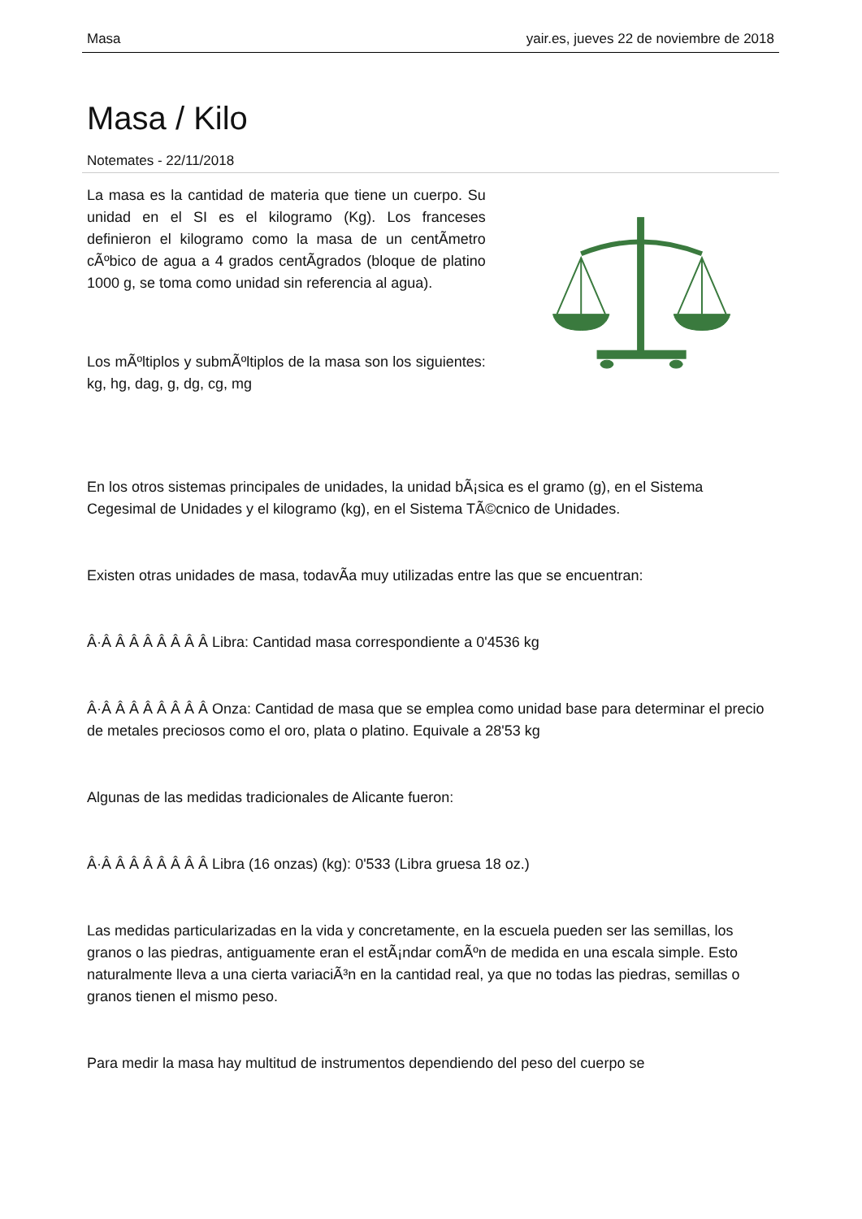Masa yair.es, jueves 22 de noviembre de 2018
Masa / Kilo
Notemates - 22/11/2018
La masa es la cantidad de materia que tiene un cuerpo. Su unidad en el SI es el kilogramo (Kg). Los franceses definieron el kilogramo como la masa de un centÃ­metro cÃºbico de agua a 4 grados centÃ­grados (bloque de platino 1000 g, se toma como unidad sin referencia al agua).
Los mÃºltiplos y submÃºltiplos de la masa son los siguientes: kg, hg, dag, g, dg, cg, mg
En los otros sistemas principales de unidades, la unidad bÃ¡sica es el gramo (g), en el Sistema Cegesimal de Unidades y el kilogramo (kg), en el Sistema TÃ©cnico de Unidades.
Existen otras unidades de masa, todavÃ­a muy utilizadas entre las que se encuentran:
Â·Â Â Â Â Â Â Â Â Libra: Cantidad masa correspondiente a 0'4536 kg
Â·Â Â Â Â Â Â Â Â Onza: Cantidad de masa que se emplea como unidad base para determinar el precio de metales preciosos como el oro, plata o platino. Equivale a 28'53 kg
Algunas de las medidas tradicionales de Alicante fueron:
Â·Â Â Â Â Â Â Â Â Libra (16 onzas) (kg): 0'533 (Libra gruesa 18 oz.)
Las medidas particularizadas en la vida y concretamente, en la escuela pueden ser las semillas, los granos o las piedras, antiguamente eran el estÃ¡ndar comÃºn de medida en una escala simple. Esto naturalmente lleva a una cierta variaciÃ³n en la cantidad real, ya que no todas las piedras, semillas o granos tienen el mismo peso.
Para medir la masa hay multitud de instrumentos dependiendo del peso del cuerpo se